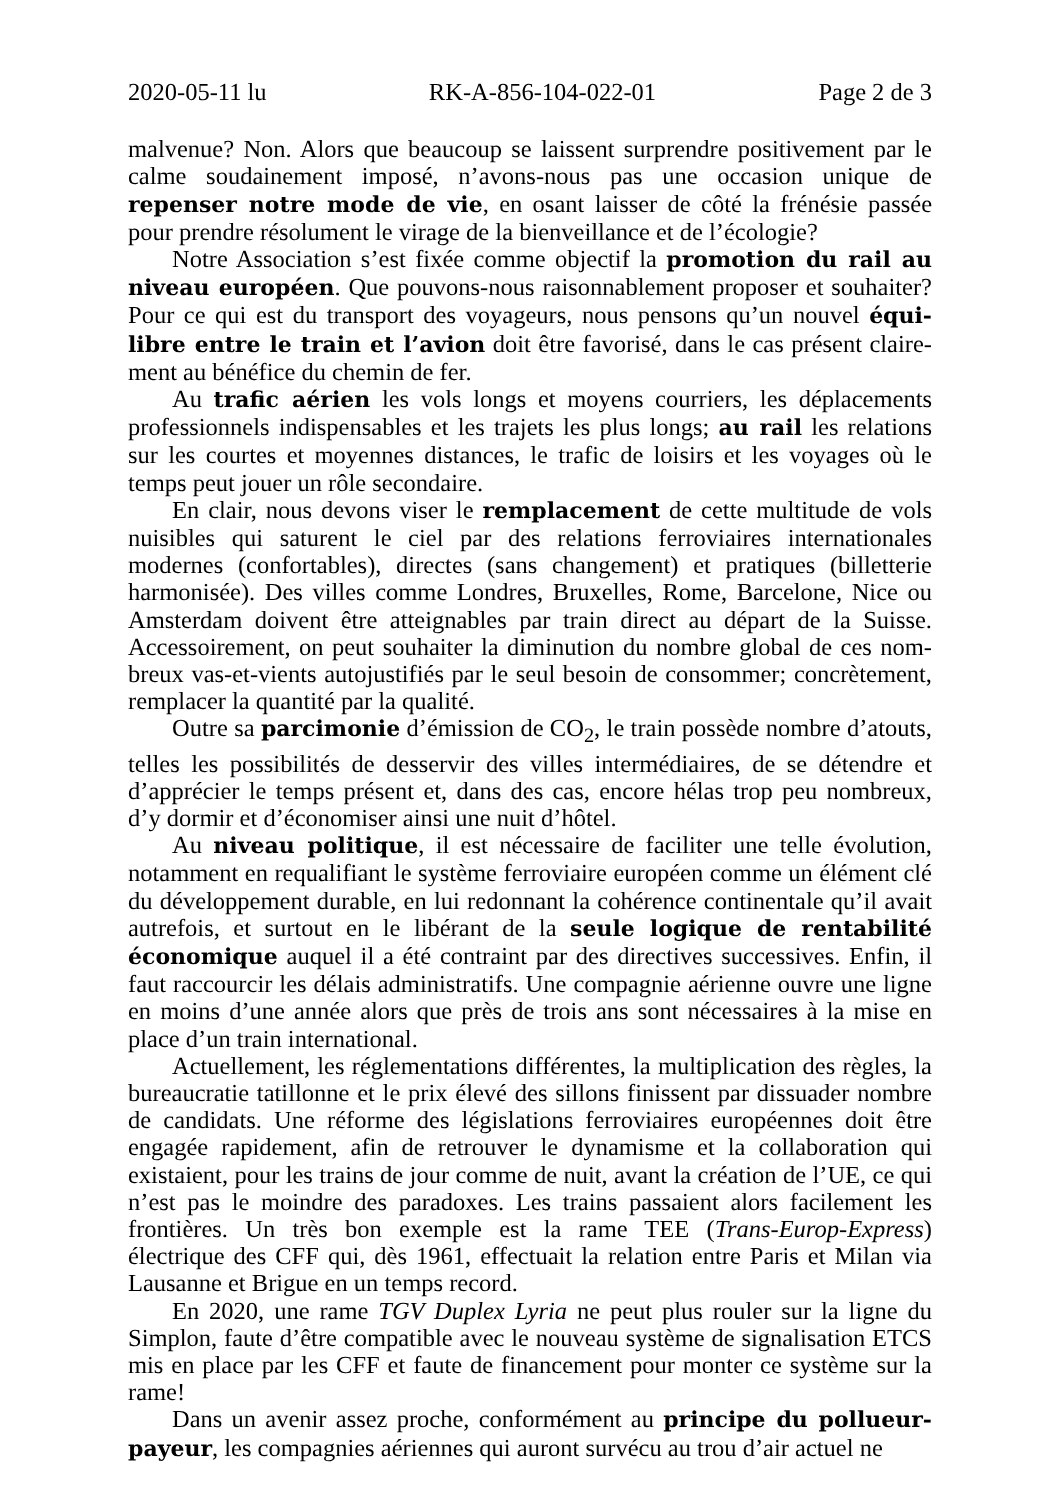2020-05-11 lu RK-A-856-104-022-01 Page 2 de 3
malvenue? Non. Alors que beaucoup se laissent surprendre positivement par le calme soudainement imposé, n’avons-nous pas une occasion unique de repenser notre mode de vie, en osant laisser de côté la frénésie passée pour prendre résolument le virage de la bienveillance et de l’écologie?
Notre Association s’est fixée comme objectif la promotion du rail au niveau européen. Que pouvons-nous raisonnablement proposer et souhaiter? Pour ce qui est du transport des voyageurs, nous pensons qu’un nouvel équi­libre entre le train et l’avion doit être favorisé, dans le cas présent claire­ment au bénéfice du chemin de fer.
Au trafic aérien les vols longs et moyens courriers, les déplacements professionnels indispensables et les trajets les plus longs; au rail les relations sur les courtes et moyennes distances, le trafic de loisirs et les voyages où le temps peut jouer un rôle secondaire.
En clair, nous devons viser le remplacement de cette multitude de vols nuisibles qui saturent le ciel par des relations ferroviaires internationales modernes (confortables), directes (sans changement) et pratiques (billetterie harmonisée). Des villes comme Londres, Bruxelles, Rome, Barcelone, Nice ou Amsterdam doivent être atteignables par train direct au départ de la Suisse. Accessoirement, on peut souhaiter la diminution du nombre global de ces nom­breux vas-et-vients autojustifiés par le seul besoin de consommer; concrè­tement, remplacer la quantité par la qualité.
Outre sa parcimonie d’émission de CO<sub>2</sub>, le train possède nombre d’atouts, telles les possibilités de desservir des villes intermédiaires, de se détendre et d’apprécier le temps présent et, dans des cas, encore hélas trop peu nombreux, d’y dormir et d’économiser ainsi une nuit d’hôtel.
Au niveau politique, il est nécessaire de faciliter une telle évolution, notamment en requalifiant le système ferroviaire européen comme un élément clé du développement durable, en lui redonnant la cohérence continentale qu’il avait autrefois, et surtout en le libérant de la seule logique de rentabilité économique auquel il a été contraint par des directives successives. Enfin, il faut raccourcir les délais administratifs. Une compagnie aérienne ouvre une ligne en moins d’une année alors que près de trois ans sont nécessaires à la mise en place d’un train international.
Actuellement, les réglementations différentes, la multiplication des règles, la bureaucratie tatillonne et le prix élevé des sillons finissent par dissuader nombre de candidats. Une réforme des législations ferroviaires européennes doit être engagée rapidement, afin de retrouver le dynamisme et la colla­boration qui existaient, pour les trains de jour comme de nuit, avant la création de l’UE, ce qui n’est pas le moindre des paradoxes. Les trains passaient alors facilement les frontières. Un très bon exemple est la rame TEE (Trans-Europ-Express) électrique des CFF qui, dès 1961, effectuait la relation entre Paris et Milan via Lausanne et Brigue en un temps record.
En 2020, une rame TGV Duplex Lyria ne peut plus rouler sur la ligne du Simplon, faute d’être compatible avec le nouveau système de signalisation ETCS mis en place par les CFF et faute de financement pour monter ce système sur la rame!
Dans un avenir assez proche, conformément au principe du pollueur-payeur, les compagnies aériennes qui auront survécu au trou d’air actuel ne